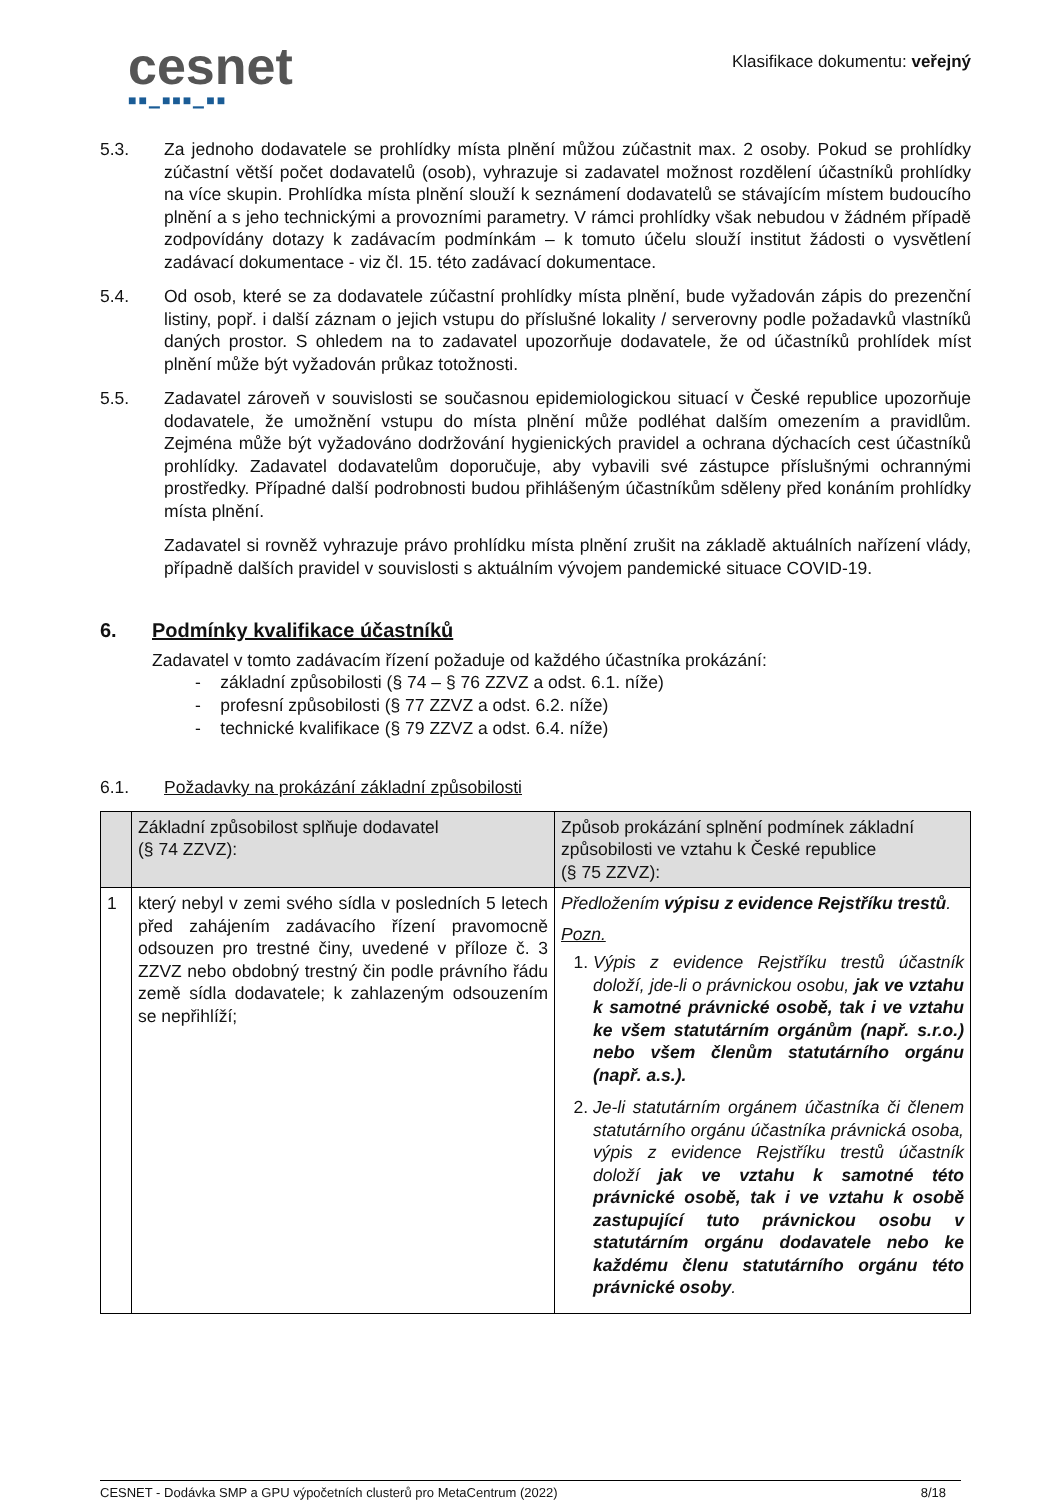cesnet
■■▁■■■▁■■
Klasifikace dokumentu: veřejný
5.3. Za jednoho dodavatele se prohlídky místa plnění můžou zúčastnit max. 2 osoby. Pokud se prohlídky zúčastní větší počet dodavatelů (osob), vyhrazuje si zadavatel možnost rozdělení účastníků prohlídky na více skupin. Prohlídka místa plnění slouží k seznámení dodavatelů se stávajícím místem budoucího plnění a s jeho technickými a provozními parametry. V rámci prohlídky však nebudou v žádném případě zodpovídány dotazy k zadávacím podmínkám – k tomuto účelu slouží institut žádosti o vysvětlení zadávací dokumentace - viz čl. 15. této zadávací dokumentace.
5.4. Od osob, které se za dodavatele zúčastní prohlídky místa plnění, bude vyžadován zápis do prezenční listiny, popř. i další záznam o jejich vstupu do příslušné lokality / serverovny podle požadavků vlastníků daných prostor. S ohledem na to zadavatel upozorňuje dodavatele, že od účastníků prohlídek míst plnění může být vyžadován průkaz totožnosti.
5.5. Zadavatel zároveň v souvislosti se současnou epidemiologickou situací v České republice upozorňuje dodavatele, že umožnění vstupu do místa plnění může podléhat dalším omezením a pravidlům. Zejména může být vyžadováno dodržování hygienických pravidel a ochrana dýchacích cest účastníků prohlídky. Zadavatel dodavatelům doporučuje, aby vybavili své zástupce příslušnými ochrannými prostředky. Případné další podrobnosti budou přihlášeným účastníkům sděleny před konáním prohlídky místa plnění.
Zadavatel si rovněž vyhrazuje právo prohlídku místa plnění zrušit na základě aktuálních nařízení vlády, případně dalších pravidel v souvislosti s aktuálním vývojem pandemické situace COVID-19.
6. Podmínky kvalifikace účastníků
Zadavatel v tomto zadávacím řízení požaduje od každého účastníka prokázání:
- základní způsobilosti (§ 74 – § 76 ZZVZ a odst. 6.1. níže)
- profesní způsobilosti (§ 77 ZZVZ a odst. 6.2. níže)
- technické kvalifikace (§ 79 ZZVZ a odst. 6.4. níže)
6.1. Požadavky na prokázání základní způsobilosti
| | Základní způsobilost splňuje dodavatel (§ 74 ZZVZ): | Způsob prokázání splnění podmínek základní způsobilosti ve vztahu k České republice (§ 75 ZZVZ): |
| --- | --- | --- |
| 1 | který nebyl v zemi svého sídla v posledních 5 letech před zahájením zadávacího řízení pravomocně odsouzen pro trestné činy, uvedené v příloze č. 3 ZZVZ nebo obdobný trestný čin podle právního řádu země sídla dodavatele; k zahlazeným odsouzením se nepřihlíží; | Předložením výpisu z evidence Rejstříku trestů . Pozn. 1. Výpis z evidence Rejstříku trestů účastník doloží, jde-li o právnickou osobu, jak ve vztahu k samotné právnické osobě, tak i ve vztahu ke všem statutárním orgánům (např. s.r.o.) nebo všem členům statutárního orgánu (např. a.s.). 2. Je-li statutárním orgánem účastníka či členem statutárního orgánu účastníka právnická osoba, výpis z evidence Rejstříku trestů účastník doloží jak ve vztahu k samotné této právnické osobě, tak i ve vztahu k osobě zastupující tuto právnickou osobu v statutárním orgánu dodavatele nebo ke každému členu statutárního orgánu této právnické osoby . |
CESNET - Dodávka SMP a GPU výpočetních clusterů pro MetaCentrum (2022) 8/18